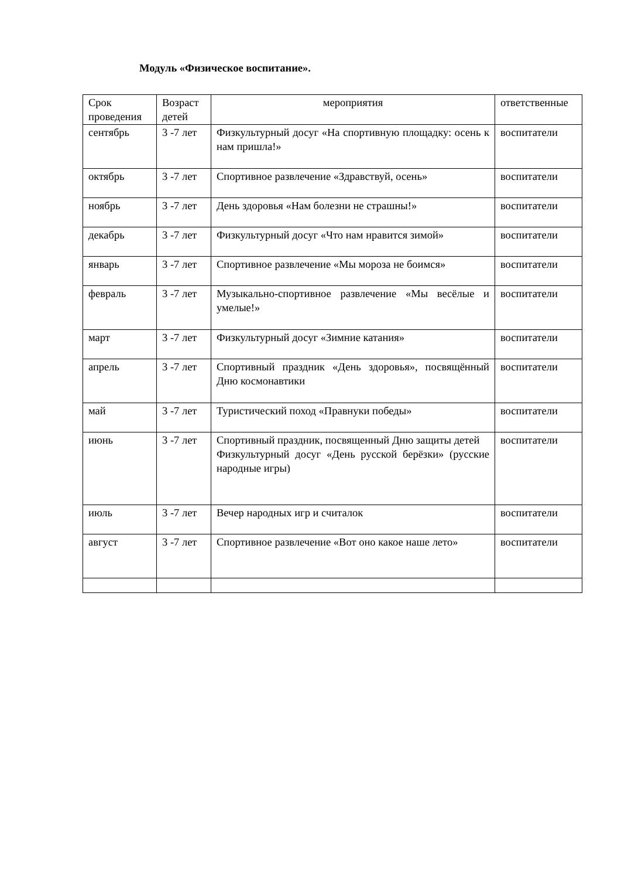Модуль «Физическое воспитание».
| Срок проведения | Возраст детей | мероприятия | ответственные |
| --- | --- | --- | --- |
| сентябрь | 3 -7 лет | Физкультурный досуг «На спортивную площадку: осень к нам пришла!» | воспитатели |
| октябрь | 3 -7 лет | Спортивное развлечение «Здравствуй, осень» | воспитатели |
| ноябрь | 3 -7 лет | День здоровья «Нам болезни не страшны!» | воспитатели |
| декабрь | 3 -7 лет | Физкультурный досуг «Что нам нравится зимой» | воспитатели |
| январь | 3 -7 лет | Спортивное развлечение «Мы мороза не боимся» | воспитатели |
| февраль | 3 -7 лет | Музыкально-спортивное развлечение «Мы весёлые и умелые!» | воспитатели |
| март | 3 -7 лет | Физкультурный досуг «Зимние катания» | воспитатели |
| апрель | 3 -7 лет | Спортивный праздник «День здоровья», посвящённый Дню космонавтики | воспитатели |
| май | 3 -7 лет | Туристический поход «Правнуки победы» | воспитатели |
| июнь | 3 -7 лет | Спортивный праздник, посвященный Дню защиты детей Физкультурный досуг «День русской берёзки» (русские народные игры) | воспитатели |
| июль | 3 -7 лет | Вечер народных игр и считалок | воспитатели |
| август | 3 -7 лет | Спортивное развлечение «Вот оно какое наше лето» | воспитатели |